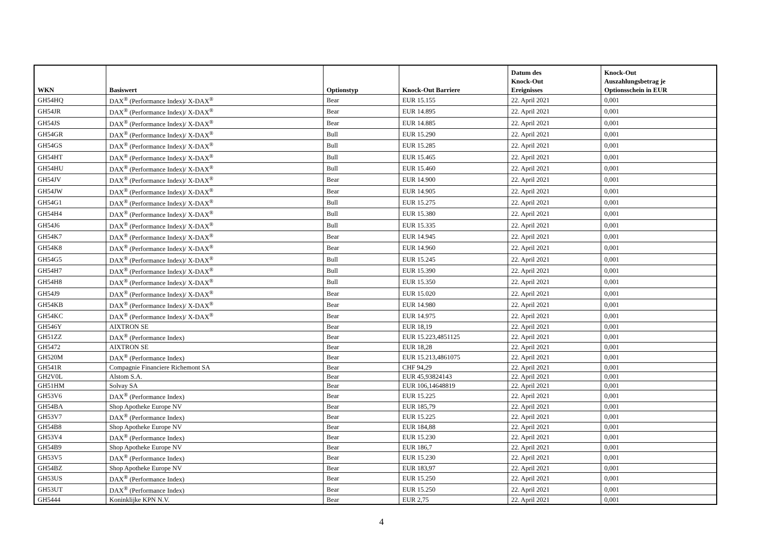| WKN | Basiswert | Optionstyp | Knock-Out Barriere | Datum des Knock-Out Ereignisses | Knock-Out Auszahlungsbetrag je Optionsschein in EUR |
| --- | --- | --- | --- | --- | --- |
| GH54HQ | DAX<sup>®</sup> (Performance Index)/ X-DAX<sup>®</sup> | Bear | EUR 15.155 | 22. April 2021 | 0,001 |
| GH54JR | DAX<sup>®</sup> (Performance Index)/ X-DAX<sup>®</sup> | Bear | EUR 14.895 | 22. April 2021 | 0,001 |
| GH54JS | DAX<sup>®</sup> (Performance Index)/ X-DAX<sup>®</sup> | Bear | EUR 14.885 | 22. April 2021 | 0,001 |
| GH54GR | DAX<sup>®</sup> (Performance Index)/ X-DAX<sup>®</sup> | Bull | EUR 15.290 | 22. April 2021 | 0,001 |
| GH54GS | DAX<sup>®</sup> (Performance Index)/ X-DAX<sup>®</sup> | Bull | EUR 15.285 | 22. April 2021 | 0,001 |
| GH54HT | DAX<sup>®</sup> (Performance Index)/ X-DAX<sup>®</sup> | Bull | EUR 15.465 | 22. April 2021 | 0,001 |
| GH54HU | DAX<sup>®</sup> (Performance Index)/ X-DAX<sup>®</sup> | Bull | EUR 15.460 | 22. April 2021 | 0,001 |
| GH54JV | DAX<sup>®</sup> (Performance Index)/ X-DAX<sup>®</sup> | Bear | EUR 14.900 | 22. April 2021 | 0,001 |
| GH54JW | DAX<sup>®</sup> (Performance Index)/ X-DAX<sup>®</sup> | Bear | EUR 14.905 | 22. April 2021 | 0,001 |
| GH54G1 | DAX<sup>®</sup> (Performance Index)/ X-DAX<sup>®</sup> | Bull | EUR 15.275 | 22. April 2021 | 0,001 |
| GH54H4 | DAX<sup>®</sup> (Performance Index)/ X-DAX<sup>®</sup> | Bull | EUR 15.380 | 22. April 2021 | 0,001 |
| GH54J6 | DAX<sup>®</sup> (Performance Index)/ X-DAX<sup>®</sup> | Bull | EUR 15.335 | 22. April 2021 | 0,001 |
| GH54K7 | DAX<sup>®</sup> (Performance Index)/ X-DAX<sup>®</sup> | Bear | EUR 14.945 | 22. April 2021 | 0,001 |
| GH54K8 | DAX<sup>®</sup> (Performance Index)/ X-DAX<sup>®</sup> | Bear | EUR 14.960 | 22. April 2021 | 0,001 |
| GH54G5 | DAX<sup>®</sup> (Performance Index)/ X-DAX<sup>®</sup> | Bull | EUR 15.245 | 22. April 2021 | 0,001 |
| GH54H7 | DAX<sup>®</sup> (Performance Index)/ X-DAX<sup>®</sup> | Bull | EUR 15.390 | 22. April 2021 | 0,001 |
| GH54H8 | DAX<sup>®</sup> (Performance Index)/ X-DAX<sup>®</sup> | Bull | EUR 15.350 | 22. April 2021 | 0,001 |
| GH54J9 | DAX<sup>®</sup> (Performance Index)/ X-DAX<sup>®</sup> | Bear | EUR 15.020 | 22. April 2021 | 0,001 |
| GH54KB | DAX<sup>®</sup> (Performance Index)/ X-DAX<sup>®</sup> | Bear | EUR 14.980 | 22. April 2021 | 0,001 |
| GH54KC | DAX<sup>®</sup> (Performance Index)/ X-DAX<sup>®</sup> | Bear | EUR 14.975 | 22. April 2021 | 0,001 |
| GH546Y | AIXTRON SE | Bear | EUR 18,19 | 22. April 2021 | 0,001 |
| GH51ZZ | DAX<sup>®</sup> (Performance Index) | Bear | EUR 15.223,4851125 | 22. April 2021 | 0,001 |
| GH5472 | AIXTRON SE | Bear | EUR 18,28 | 22. April 2021 | 0,001 |
| GH520M | DAX<sup>®</sup> (Performance Index) | Bear | EUR 15.213,4861075 | 22. April 2021 | 0,001 |
| GH541R | Compagnie Financiere Richemont SA | Bear | CHF 94,29 | 22. April 2021 | 0,001 |
| GH2V0L | Alstom S.A. | Bear | EUR 45,93824143 | 22. April 2021 | 0,001 |
| GH51HM | Solvay SA | Bear | EUR 106,14648819 | 22. April 2021 | 0,001 |
| GH53V6 | DAX<sup>®</sup> (Performance Index) | Bear | EUR 15.225 | 22. April 2021 | 0,001 |
| GH54BA | Shop Apotheke Europe NV | Bear | EUR 185,79 | 22. April 2021 | 0,001 |
| GH53V7 | DAX<sup>®</sup> (Performance Index) | Bear | EUR 15.225 | 22. April 2021 | 0,001 |
| GH54B8 | Shop Apotheke Europe NV | Bear | EUR 184,88 | 22. April 2021 | 0,001 |
| GH53V4 | DAX<sup>®</sup> (Performance Index) | Bear | EUR 15.230 | 22. April 2021 | 0,001 |
| GH54B9 | Shop Apotheke Europe NV | Bear | EUR 186,7 | 22. April 2021 | 0,001 |
| GH53V5 | DAX<sup>®</sup> (Performance Index) | Bear | EUR 15.230 | 22. April 2021 | 0,001 |
| GH54BZ | Shop Apotheke Europe NV | Bear | EUR 183,97 | 22. April 2021 | 0,001 |
| GH53US | DAX<sup>®</sup> (Performance Index) | Bear | EUR 15.250 | 22. April 2021 | 0,001 |
| GH53UT | DAX<sup>®</sup> (Performance Index) | Bear | EUR 15.250 | 22. April 2021 | 0,001 |
| GH5444 | Koninklijke KPN N.V. | Bear | EUR 2,75 | 22. April 2021 | 0,001 |
4